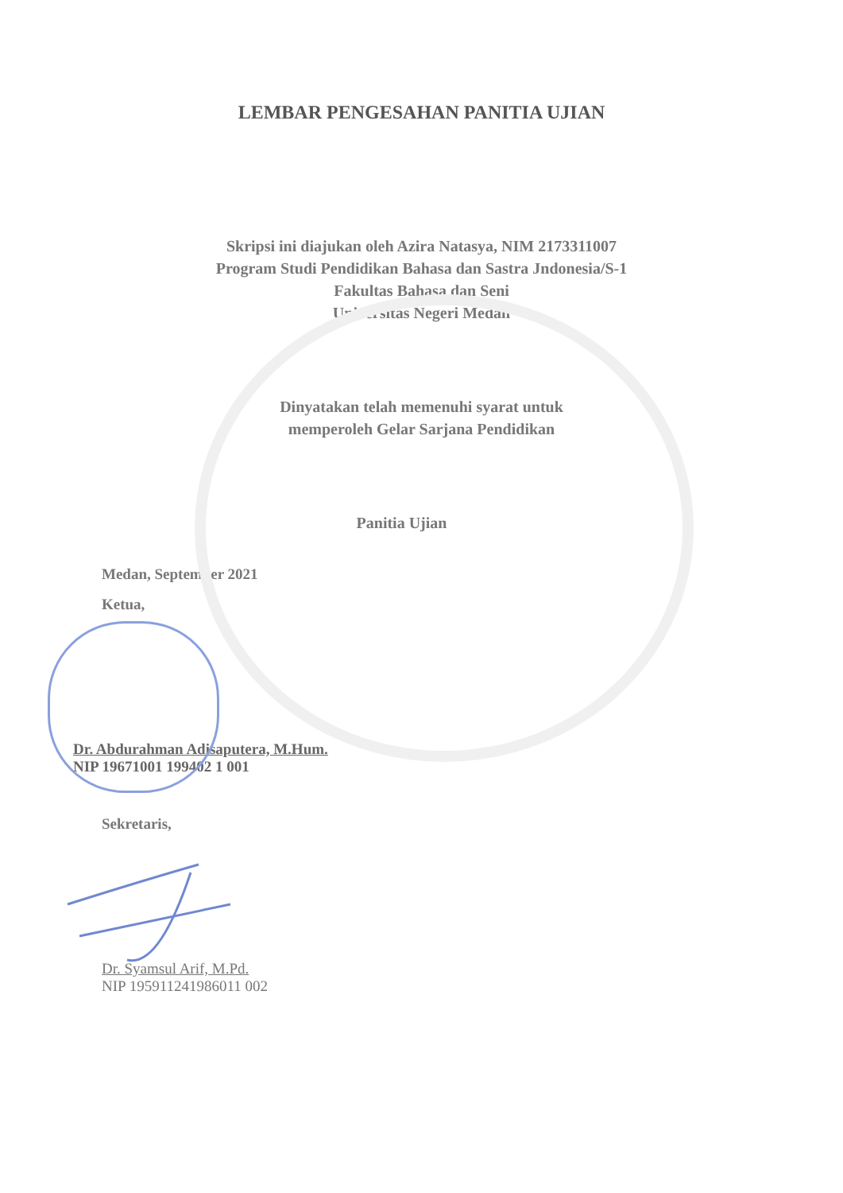LEMBAR PENGESAHAN PANITIA UJIAN
Skripsi ini diajukan oleh Azira Natasya, NIM 2173311007
Program Studi Pendidikan Bahasa dan Sastra Jndonesia/S-1
Fakultas Bahasa dan Seni
Universitas Negeri Medan
Dinyatakan telah memenuhi syarat untuk
memperoleh Gelar Sarjana Pendidikan
Panitia Ujian
Medan, September 2021
Ketua,
Dr. Abdurahman Adisaputera, M.Hum.
NIP 19671001 199402 1 001
Sekretaris,
Dr. Syamsul Arif, M.Pd.
NIP 195911241986011 002